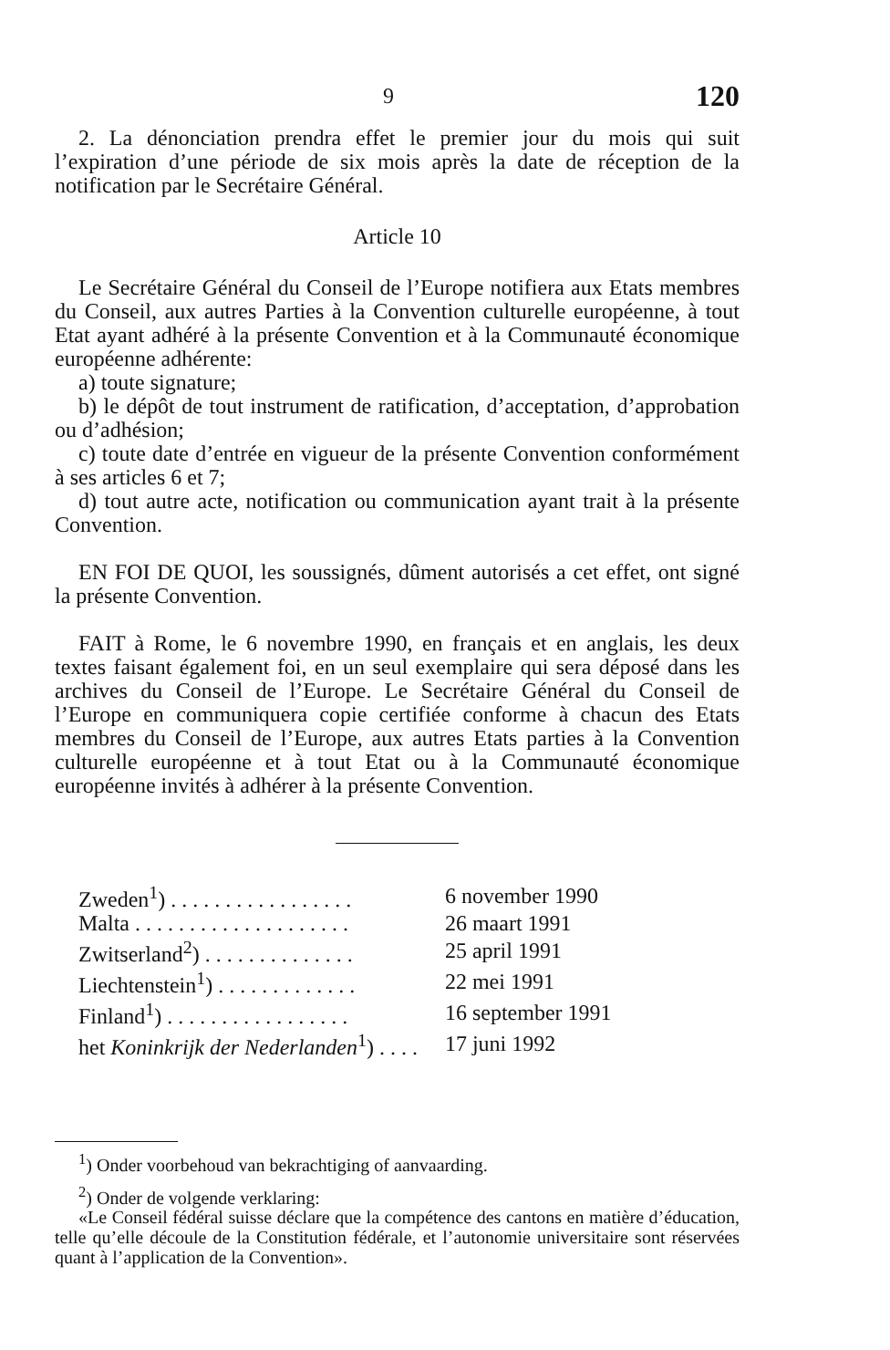9 120
2. La dénonciation prendra effet le premier jour du mois qui suit l’expiration d’une période de six mois après la date de réception de la notification par le Secrétaire Général.
Article 10
Le Secrétaire Général du Conseil de l’Europe notifiera aux Etats membres du Conseil, aux autres Parties à la Convention culturelle européenne, à tout Etat ayant adhéré à la présente Convention et à la Communauté économique européenne adhérente:
a) toute signature;
b) le dépôt de tout instrument de ratification, d’acceptation, d’approbation ou d’adhésion;
c) toute date d’entrée en vigueur de la présente Convention conformément à ses articles 6 et 7;
d) tout autre acte, notification ou communication ayant trait à la présente Convention.
EN FOI DE QUOI, les soussignés, dûment autorisés a cet effet, ont signé la présente Convention.
FAIT à Rome, le 6 novembre 1990, en français et en anglais, les deux textes faisant également foi, en un seul exemplaire qui sera déposé dans les archives du Conseil de l’Europe. Le Secrétaire Général du Conseil de l’Europe en communiquera copie certifiée conforme à chacun des Etats membres du Conseil de l’Europe, aux autres Etats parties à la Convention culturelle européenne et à tout Etat ou à la Communauté économique européenne invités à adhérer à la présente Convention.
| Zweden<sup>1</sup>) . . . . . . . . . . . . . . . . . | 6 november 1990 |
| Malta . . . . . . . . . . . . . . . . . . . . | 26 maart 1991 |
| Zwitserland<sup>2</sup>) . . . . . . . . . . . . . . | 25 april 1991 |
| Liechtenstein<sup>1</sup>) . . . . . . . . . . . . . | 22 mei 1991 |
| Finland<sup>1</sup>) . . . . . . . . . . . . . . . . . | 16 september 1991 |
| het Koninkrijk der Nederlanden<sup>1</sup>) . . . . | 17 juni 1992 |
<sup>1</sup>) Onder voorbehoud van bekrachtiging of aanvaarding.
<sup>2</sup>) Onder de volgende verklaring:
«Le Conseil fédéral suisse déclare que la compétence des cantons en matière d’éducation, telle qu’elle découle de la Constitution fédérale, et l’autonomie universitaire sont réservées quant à l’application de la Convention».